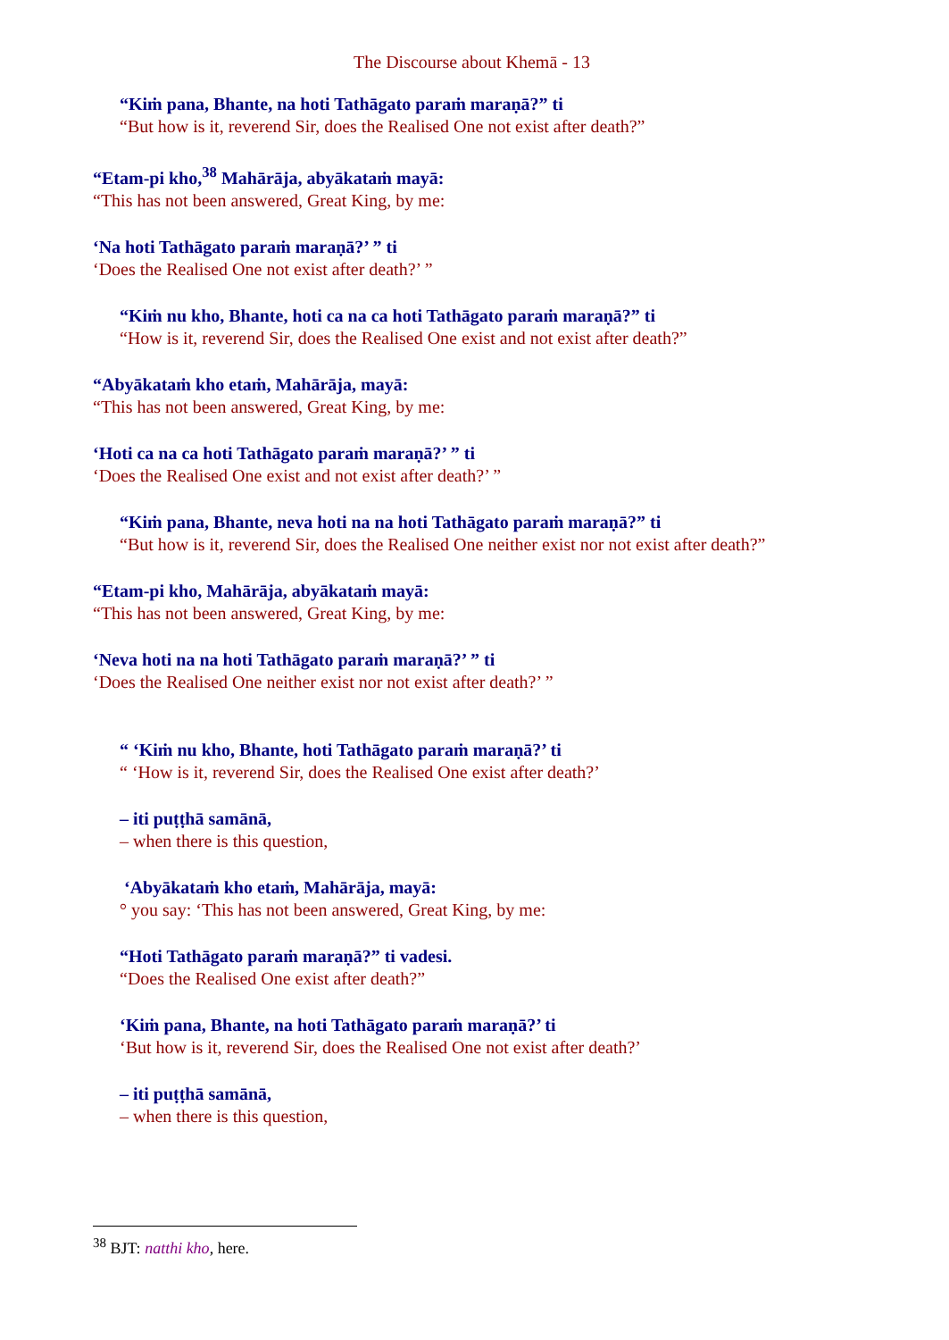The Discourse about Khemā - 13
“Kiṁ pana, Bhante, na hoti Tathāgato paraṁ maraṇā?” ti
“But how is it, reverend Sir, does the Realised One not exist after death?”
“Etam-pi kho,<sup>38</sup> Mahārāja, abyākataṁ mayā:
“This has not been answered, Great King, by me:
‘Na hoti Tathāgato paraṁ maraṇā?’ ” ti
‘Does the Realised One not exist after death?’ ”
“Kiṁ nu kho, Bhante, hoti ca na ca hoti Tathāgato paraṁ maraṇā?” ti
“How is it, reverend Sir, does the Realised One exist and not exist after death?”
“Abyākataṁ kho etaṁ, Mahārāja, mayā:
“This has not been answered, Great King, by me:
‘Hoti ca na ca hoti Tathāgato paraṁ maraṇā?’ ” ti
‘Does the Realised One exist and not exist after death?’ ”
“Kiṁ pana, Bhante, neva hoti na na hoti Tathāgato paraṁ maraṇā?” ti
“But how is it, reverend Sir, does the Realised One neither exist nor not exist after death?”
“Etam-pi kho, Mahārāja, abyākataṁ mayā:
“This has not been answered, Great King, by me:
‘Neva hoti na na hoti Tathāgato paraṁ maraṇā?’ ” ti
‘Does the Realised One neither exist nor not exist after death?’ ”
“ ‘Kiṁ nu kho, Bhante, hoti Tathāgato paraṁ maraṇā?’ ti
“ ‘How is it, reverend Sir, does the Realised One exist after death?’
– iti puṭṭhā samānā,
– when there is this question,
‘Abyākataṁ kho etaṁ, Mahārāja, mayā:
° you say: ‘This has not been answered, Great King, by me:
“Hoti Tathāgato paraṁ maraṇā?” ti vadesi.
“Does the Realised One exist after death?”
‘Kiṁ pana, Bhante, na hoti Tathāgato paraṁ maraṇā?’ ti
‘But how is it, reverend Sir, does the Realised One not exist after death?’
– iti puṭṭhā samānā,
– when there is this question,
<sup>38</sup> BJT: natthi kho, here.